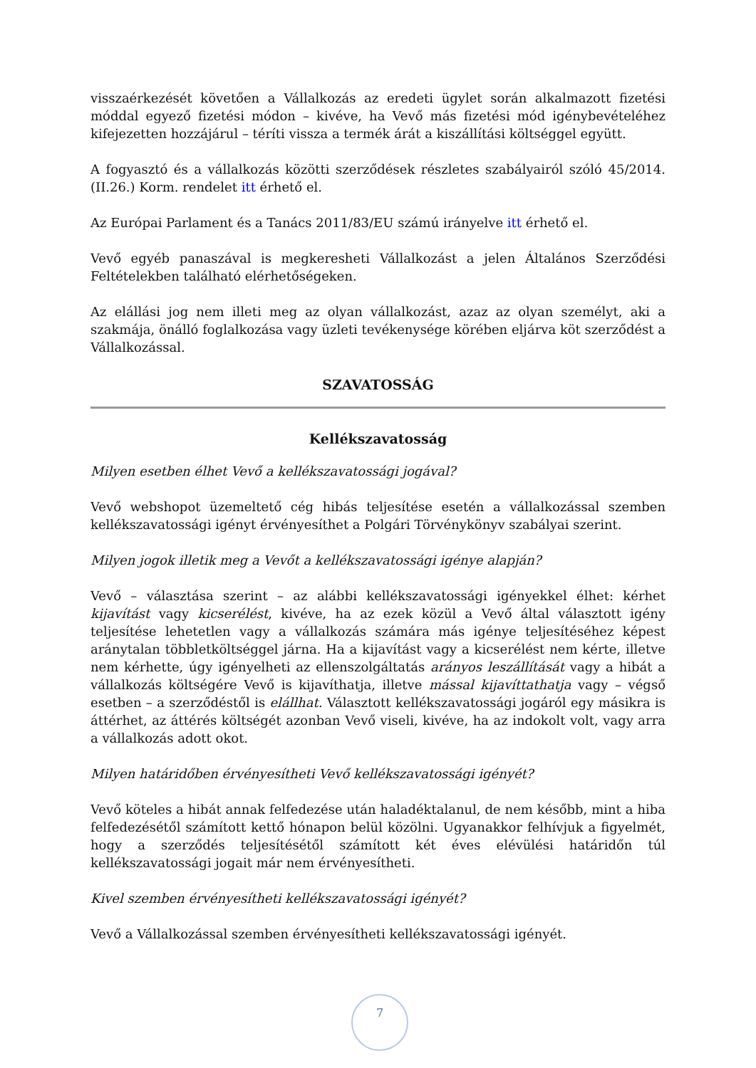visszaérkezését követően a Vállalkozás az eredeti ügylet során alkalmazott fizetési móddal egyező fizetési módon – kivéve, ha Vevő más fizetési mód igénybevételéhez kifejezetten hozzájárul – téríti vissza a termék árát a kiszállítási költséggel együtt.
A fogyasztó és a vállalkozás közötti szerződések részletes szabályairól szóló 45/2014. (II.26.) Korm. rendelet itt érhető el.
Az Európai Parlament és a Tanács 2011/83/EU számú irányelve itt érhető el.
Vevő egyéb panaszával is megkeresheti Vállalkozást a jelen Általános Szerződési Feltételekben található elérhetőségeken.
Az elállási jog nem illeti meg az olyan vállalkozást, azaz az olyan személyt, aki a szakmája, önálló foglalkozása vagy üzleti tevékenysége körében eljárva köt szerződést a Vállalkozással.
SZAVATOSSÁG
Kellékszavatosság
Milyen esetben élhet Vevő a kellékszavatossági jogával?
Vevő webshopot üzemeltető cég hibás teljesítése esetén a vállalkozással szemben kellékszavatossági igényt érvényesíthet a Polgári Törvénykönyv szabályai szerint.
Milyen jogok illetik meg a Vevőt a kellékszavatossági igénye alapján?
Vevő – választása szerint – az alábbi kellékszavatossági igényekkel élhet: kérhet kijavítást vagy kicserélést, kivéve, ha az ezek közül a Vevő által választott igény teljesítése lehetetlen vagy a vállalkozás számára más igénye teljesítéséhez képest aránytalan többletköltséggel járna. Ha a kijavítást vagy a kicserélést nem kérte, illetve nem kérhette, úgy igényelheti az ellenszolgáltatás arányos leszállítását vagy a hibát a vállalkozás költségére Vevő is kijavíthatja, illetve mással kijavíttathatja vagy – végső esetben – a szerződéstől is elállhat. Választott kellékszavatossági jogáról egy másikra is áttérhet, az áttérés költségét azonban Vevő viseli, kivéve, ha az indokolt volt, vagy arra a vállalkozás adott okot.
Milyen határidőben érvényesítheti Vevő kellékszavatossági igényét?
Vevő köteles a hibát annak felfedezése után haladéktalanul, de nem később, mint a hiba felfedezésétől számított kettő hónapon belül közölni. Ugyanakkor felhívjuk a figyelmét, hogy a szerződés teljesítésétől számított két éves elévülési határidőn túl kellékszavatossági jogait már nem érvényesítheti.
Kivel szemben érvényesítheti kellékszavatossági igényét?
Vevő a Vállalkozással szemben érvényesítheti kellékszavatossági igényét.
7